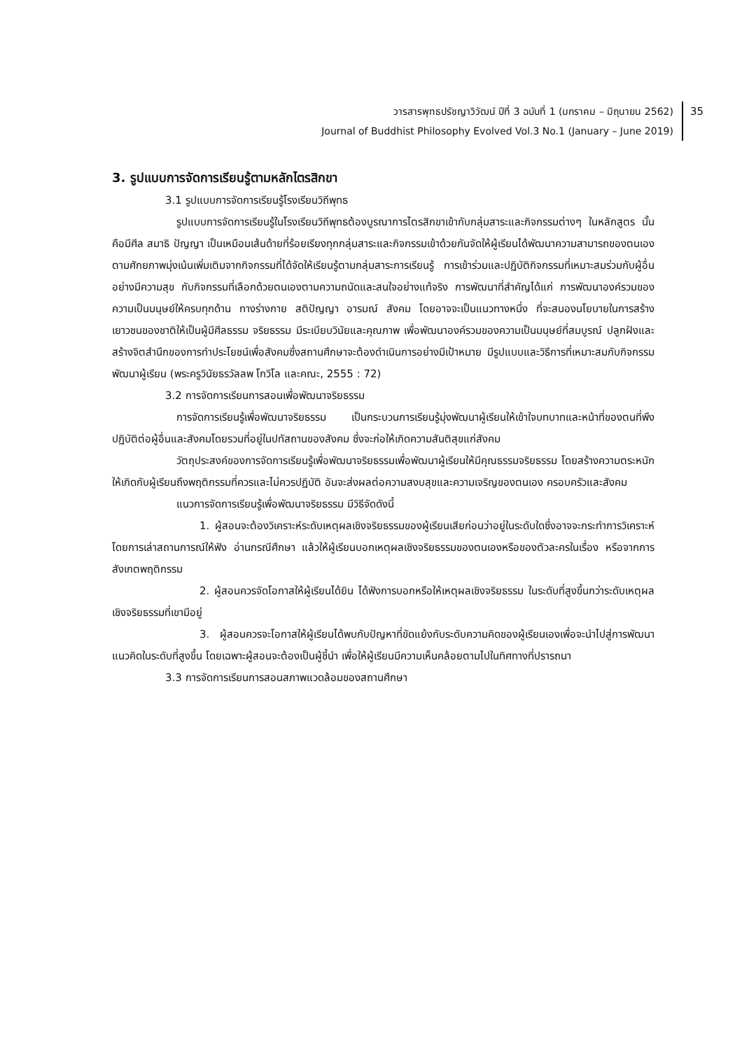วารสารพุทธปรัชญาวิวัฒน์ ปีที่ 3 ฉบับที่ 1 (มกราคม – มิถุนายน 2562)
Journal of Buddhist Philosophy Evolved Vol.3 No.1 (January – June 2019)
35
3. รูปแบบการจัดการเรียนรู้ตามหลักไตรสิกขา
3.1 รูปแบบการจัดการเรียนรู้โรงเรียนวิถีพุทธ
รูปแบบการจัดการเรียนรู้ในโรงเรียนวิถีพุทธต้องบูรณาการไตรสิกขาเข้ากับกลุ่มสาระและกิจกรรมต่างๆ ในหลักสูตร นั้นคือมีศีล สมาธิ ปัญญา เป็นเหมือนเส้นด้ายที่ร้อยเรียงทุกกลุ่มสาระและกิจกรรมเข้าด้วยกันจัดให้ผู้เรียนได้พัฒนาความสามารถของตนเองตามศักยภาพมุ่งเน้นเพิ่มเติมจากกิจกรรมที่ได้จัดให้เรียนรู้ตามกลุ่มสาระการเรียนรู้ การเข้าร่วมและปฏิบัติกิจกรรมที่เหมาะสมร่วมกับผู้อื่นอย่างมีความสุข กับกิจกรรมที่เลือกด้วยตนเองตามความถนัดและสนใจอย่างแท้จริง การพัฒนาที่สำคัญได้แก่ การพัฒนาองค์รวมของความเป็นมนุษย์ให้ครบทุกด้าน ทางร่างกาย สติปัญญา อารมณ์ สังคม โดยอาจจะเป็นแนวทางหนึ่ง ที่จะสนองนโยบายในการสร้างเยาวชนของชาติให้เป็นผู้มีศีลธรรม จริยธรรม มีระเบียบวินัยและคุณภาพ เพื่อพัฒนาองค์รวมของความเป็นมนุษย์ที่สมบูรณ์ ปลูกฝังและสร้างจิตสำนึกของการทำประโยชน์เพื่อสังคมซึ่งสถานศึกษาจะต้องดำเนินการอย่างมีเป้าหมาย มีรูปแบบและวิธีการที่เหมาะสมกับกิจกรรมพัฒนาผู้เรียน (พระครูวินัยธรวัลลพ โกวิโล และคณะ, 2555 : 72)
3.2 การจัดการเรียนการสอนเพื่อพัฒนาจริยธรรม
การจัดการเรียนรู้เพื่อพัฒนาจริยธรรม เป็นกระบวนการเรียนรู้มุ่งพัฒนาผู้เรียนให้เข้าใจบทบาทและหน้าที่ของตนที่พึงปฏิบัติต่อผู้อื่นและสังคมโดยรวมที่อยู่ในปทัสถานของสังคม ซึ่งจะก่อให้เกิดความสันติสุขแก่สังคม
วัตถุประสงค์ของการจัดการเรียนรู้เพื่อพัฒนาจริยธรรมเพื่อพัฒนาผู้เรียนให้มีคุณธรรมจริยธรรม โดยสร้างความตระหนักให้เกิดกับผู้เรียนถึงพฤติกรรมที่ควรและไม่ควรปฏิบัติ อันจะส่งผลต่อความสงบสุขและความเจริญของตนเอง ครอบครัวและสังคม
แนวการจัดการเรียนรู้เพื่อพัฒนาจริยธรรม มีวิธีจัดดังนี้
1. ผู้สอนจะต้องวิเคราะห์ระดับเหตุผลเชิงจริยธรรมของผู้เรียนเสียก่อนว่าอยู่ในระดับใดซึ่งอาจจะกระทำการวิเคราะห์โดยการเล่าสถานการณ์ให้ฟัง อ่านกรณีศึกษา แล้วให้ผู้เรียนบอกเหตุผลเชิงจริยธรรมของตนเองหรือของตัวละครในเรื่อง หรือจากการสังเกตพฤติกรรม
2. ผู้สอนควรจัดโอกาสให้ผู้เรียนได้ยิน ได้ฟังการบอกหรือให้เหตุผลเชิงจริยธรรม ในระดับที่สูงขึ้นกว่าระดับเหตุผลเชิงจริยธรรมที่เขามีอยู่
3. ผู้สอนควรจะโอกาสให้ผู้เรียนได้พบกับปัญหาที่ขัดแย้งกับระดับความคิดของผู้เรียนเองเพื่อจะนำไปสู่การพัฒนาแนวคิดในระดับที่สูงขึ้น โดยเฉพาะผู้สอนจะต้องเป็นผู้ชี้นำ เพื่อให้ผู้เรียนมีความเห็นคล้อยตามไปในทิศทางที่ปรารถนา
3.3 การจัดการเรียนการสอนสภาพแวดล้อมของสถานศึกษา